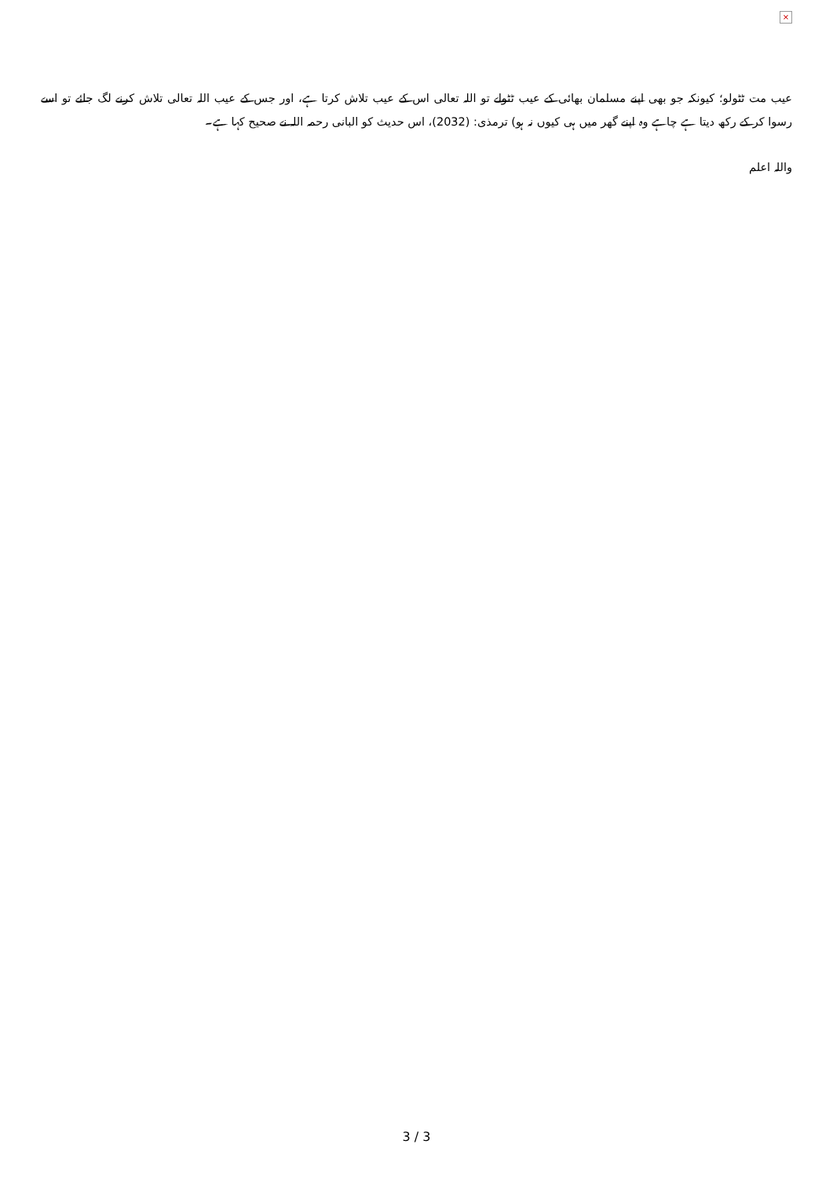×
عیب مت ٹٹولو؛ کیونکہ جو بھی اپنے مسلمان بھائی کے عیب ٹٹولے تو اللہ تعالی اس کے عیب تلاش کرتا ہے، اور جس کے عیب اللہ تعالی تلاش کرنے لگ جائے تو اسے رسوا کر کے رکھ دیتا ہے چاہے وہ اپنے گھر میں ہی کیوں نہ ہو) ترمذی: (2032)، اس حدیث کو البانی رحمہ اللہ نے صحیح کہا ہے۔
واللہ اعلم
3 / 3